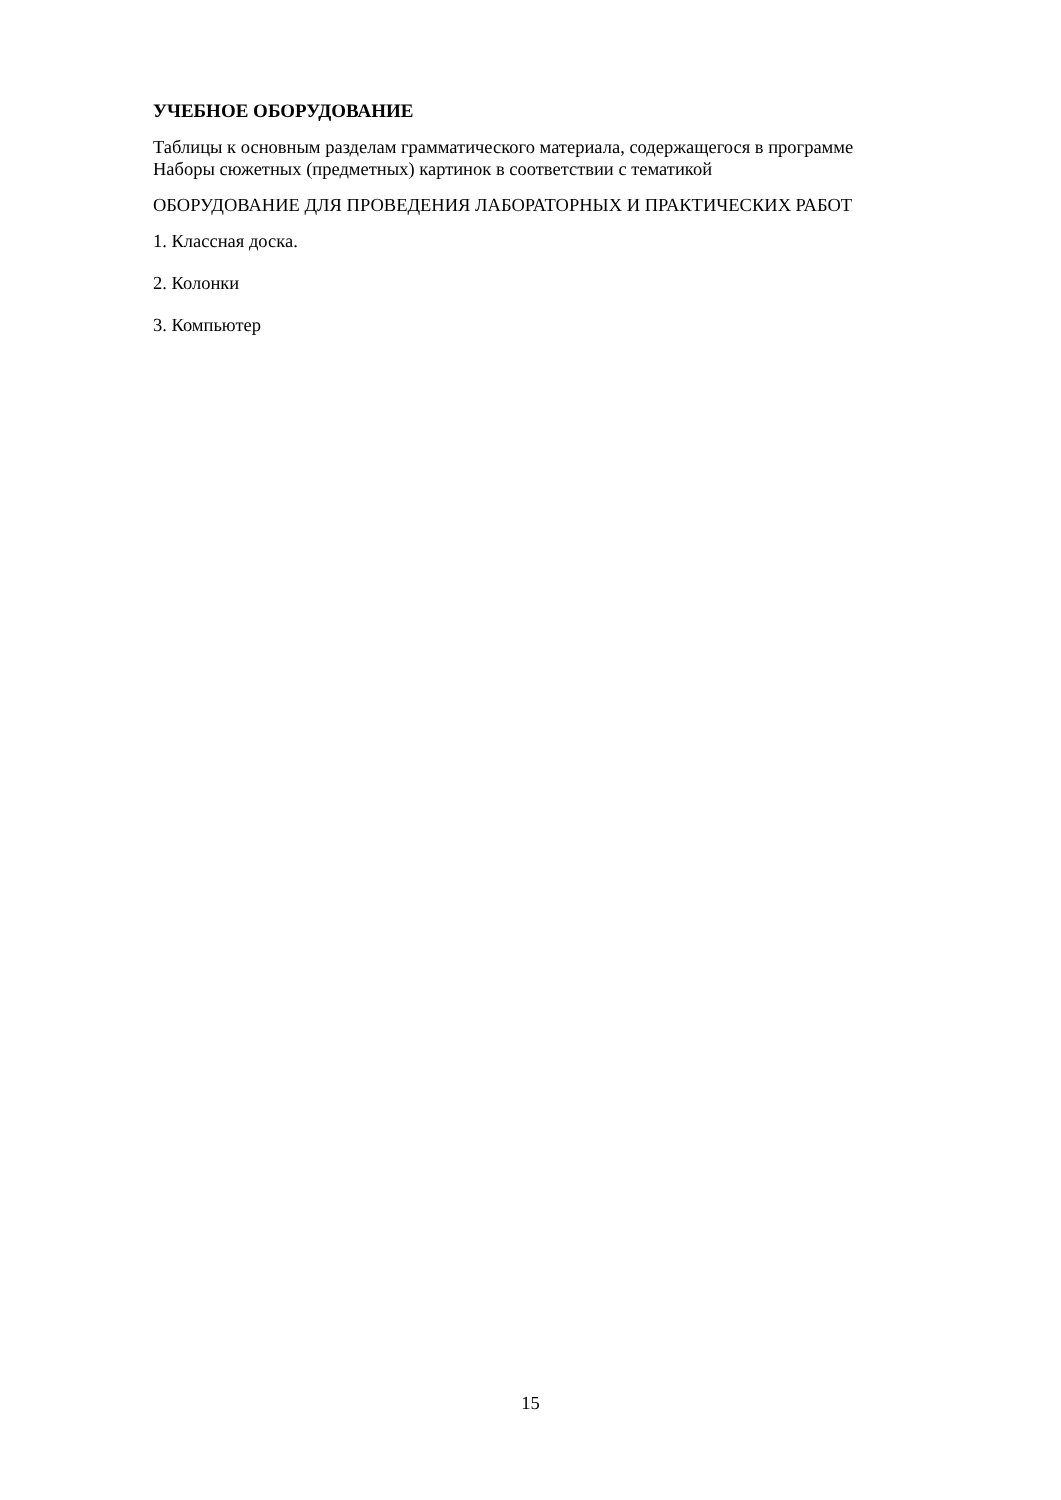УЧЕБНОЕ ОБОРУДОВАНИЕ
Таблицы к основным разделам грамматического материала, содержащегося в программе
Наборы сюжетных (предметных) картинок в соответствии с тематикой
ОБОРУДОВАНИЕ ДЛЯ ПРОВЕДЕНИЯ ЛАБОРАТОРНЫХ И ПРАКТИЧЕСКИХ РАБОТ
1. Классная доска.
2. Колонки
3. Компьютер
15